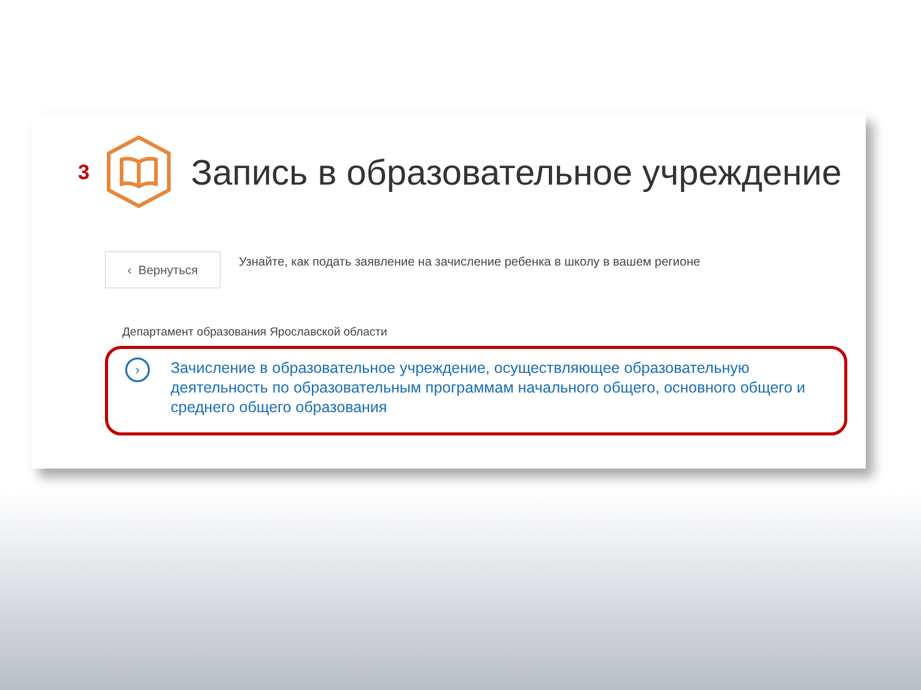3
Запись в образовательное учреждение
‹ Вернуться
Узнайте, как подать заявление на зачисление ребенка в школу в вашем регионе
Департамент образования Ярославской области
›
Зачисление в образовательное учреждение, осуществляющее образовательную деятельность по образовательным программам начального общего, основного общего и среднего общего образования